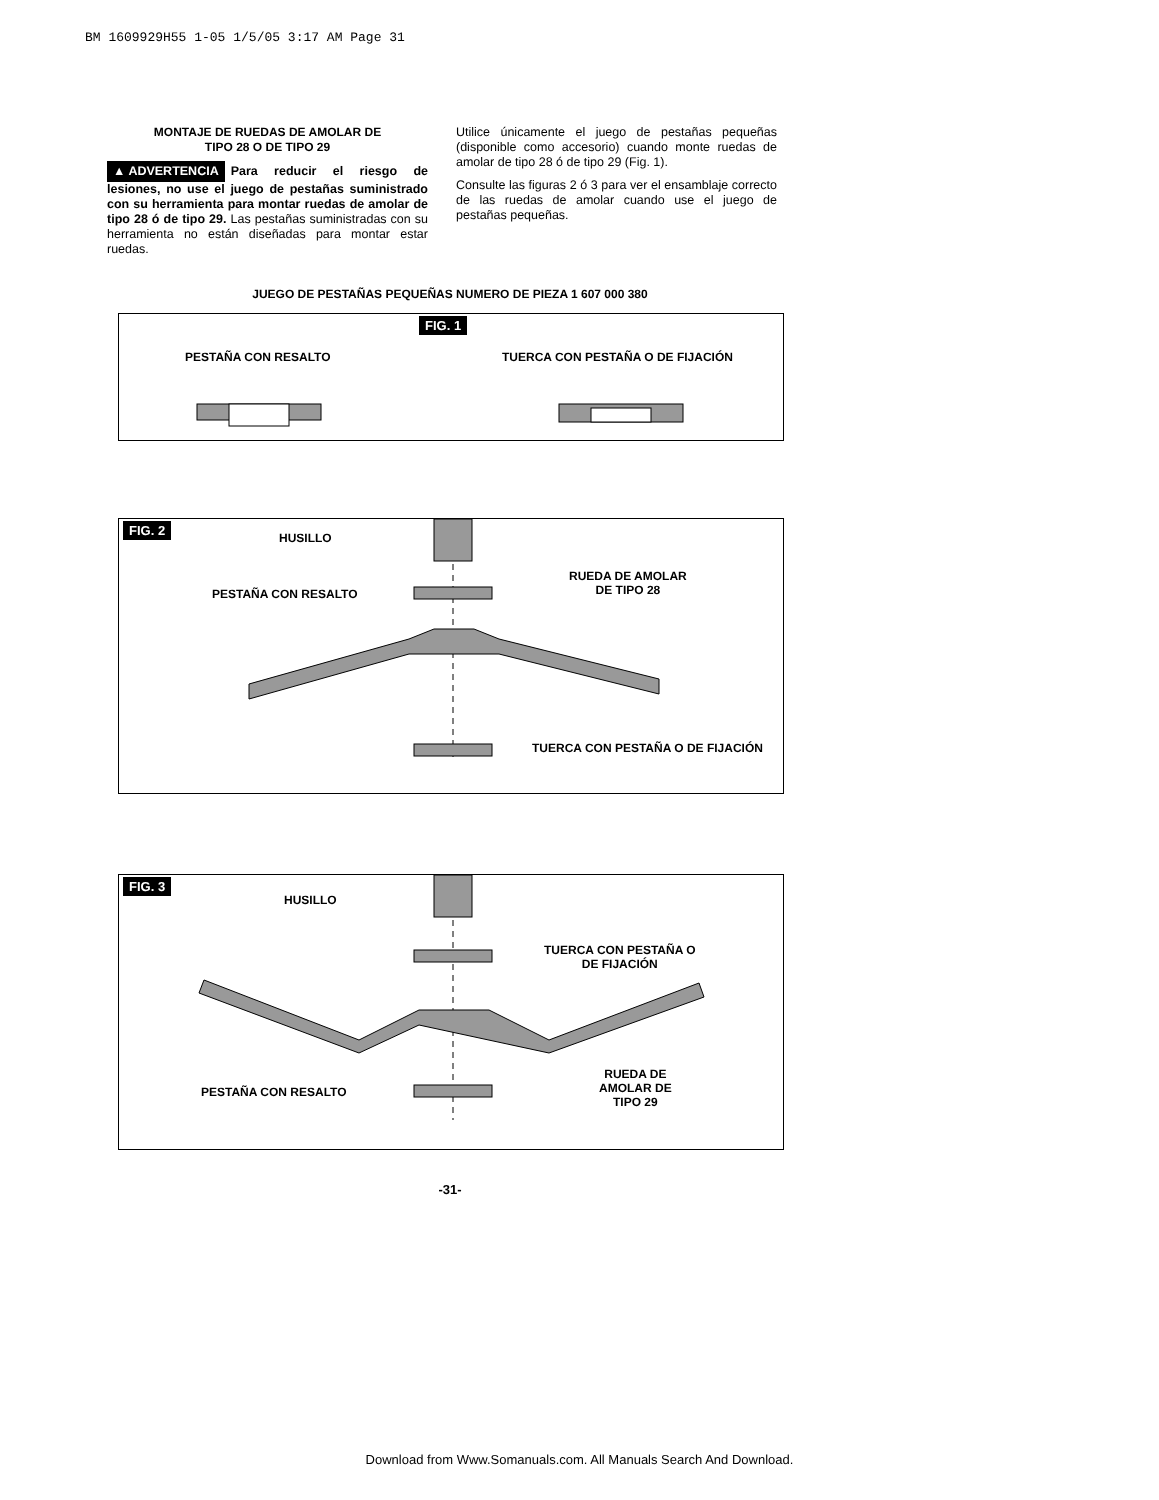BM 1609929H55 1-05 1/5/05 3:17 AM Page 31
MONTAJE DE RUEDAS DE AMOLAR DE
TIPO 28 O DE TIPO 29
▲ ADVERTENCIA Para reducir el riesgo de lesiones, no use el juego de pestañas suministrado con su herramienta para montar ruedas de amolar de tipo 28 ó de tipo 29. Las pestañas suministradas con su herramienta no están diseñadas para montar estar ruedas.
Utilice únicamente el juego de pestañas pequeñas (disponible como accesorio) cuando monte ruedas de amolar de tipo 28 ó de tipo 29 (Fig. 1).
Consulte las figuras 2 ó 3 para ver el ensamblaje correcto de las ruedas de amolar cuando use el juego de pestañas pequeñas.
JUEGO DE PESTAÑAS PEQUEÑAS NUMERO DE PIEZA 1 607 000 380
FIG. 1
PESTAÑA CON RESALTO
TUERCA CON PESTAÑA O DE FIJACIÓN
FIG. 2
HUSILLO
PESTAÑA CON RESALTO
RUEDA DE AMOLAR
DE TIPO 28
TUERCA CON PESTAÑA O DE FIJACIÓN
FIG. 3
HUSILLO
TUERCA CON PESTAÑA O
DE FIJACIÓN
PESTAÑA CON RESALTO
RUEDA DE
AMOLAR DE
TIPO 29
-31-
Download from Www.Somanuals.com. All Manuals Search And Download.